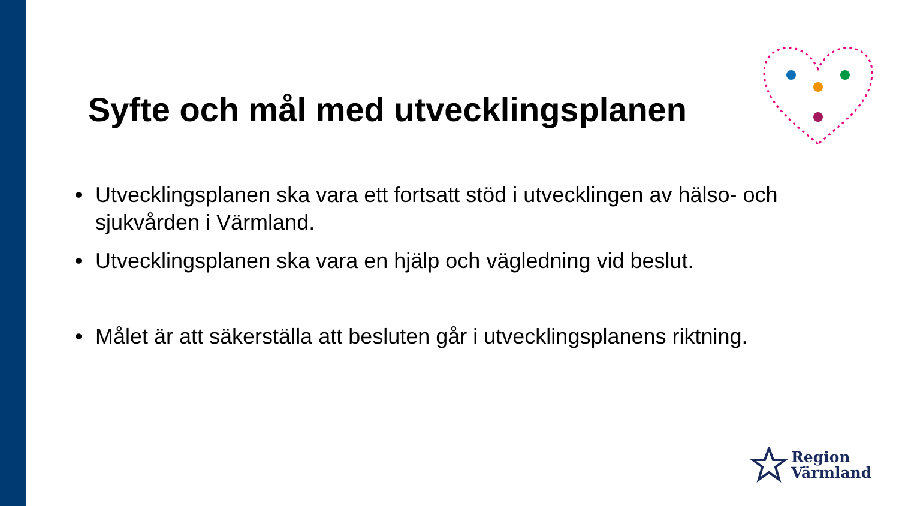Syfte och mål med utvecklingsplanen
• Utvecklingsplanen ska vara ett fortsatt stöd i utvecklingen av hälso- och sjukvården i Värmland.
• Utvecklingsplanen ska vara en hjälp och vägledning vid beslut.
• Målet är att säkerställa att besluten går i utvecklingsplanens riktning.
Region
Värmland